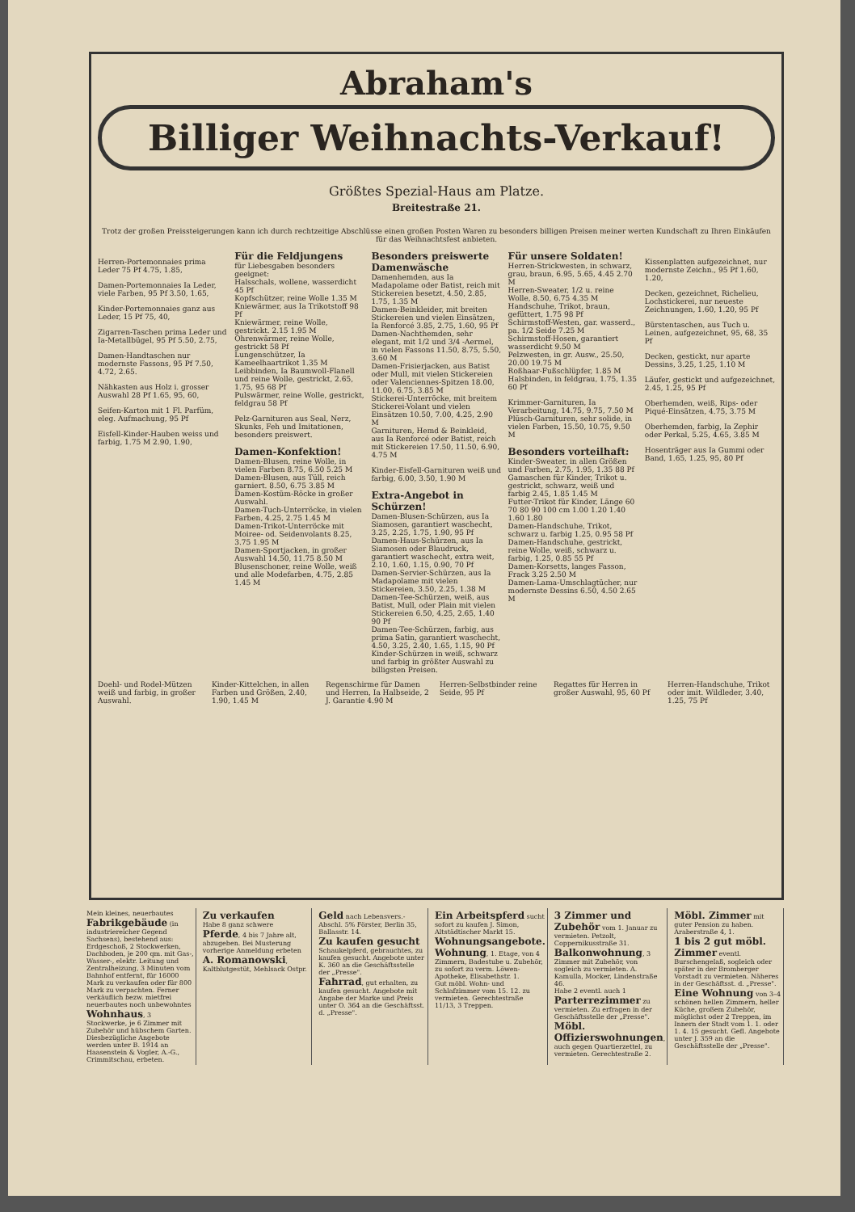Abraham's
Billiger Weihnachts-Verkauf!
Größtes Spezial-Haus am Platze.
Breitestraße 21.
Trotz der großen Preissteigerungen kann ich durch rechtzeitige Abschlüsse einen großen Posten Waren zu besonders billigen Preisen meiner werten Kundschaft zu Ihren Einkäufen für das Weihnachtsfest anbieten.
Herren-Portemonnaies prima Leder 75 Pf 4.75, 1.85,
Damen-Portemonnaies Ia Leder, viele Farben, 95 Pf 3.50, 1.65,
Kinder-Portemonnaies ganz aus Leder, 15 Pf 75, 40,
Zigarren-Taschen prima Leder und Ia-Metallbügel, 95 Pf 5.50, 2.75,
Damen-Handtaschen nur modernste Fassons, 95 Pf 7.50, 4.72, 2.65.
Nähkasten aus Holz i. grosser Auswahl 28 Pf 1.65, 95, 60,
Seifen-Karton mit 1 Fl. Parfüm, eleg. Aufmachung, 95 Pf
Eisfell-Kinder-Hauben weiss und farbig, 1.75 M 2.90, 1.90,
Für die Feldjungens
für Liebesgaben besonders geeignet:
Halsschals, wollene, wasserdicht 45 Pf
Kopfschützer, reine Wolle 1.35 M
Kniewärmer, aus Ia Trikotstoff 98 Pf
Kniewärmer, reine Wolle, gestrickt. 2.15 1.95 M
Ohrenwärmer, reine Wolle, gestrickt 58 Pf
Lungenschützer, Ia Kameelhaartrikot 1.35 M
Leibbinden, Ia Baumwoll-Flanell und reine Wolle, gestrickt, 2.65, 1.75, 95 68 Pf
Pulswärmer, reine Wolle, gestrickt, feldgrau 58 Pf
Pelz-Garnituren aus Seal, Nerz, Skunks, Feh und Imitationen, besonders preiswert.
Damen-Konfektion!
Damen-Blusen, reine Wolle, in vielen Farben 8.75, 6.50 5.25 M
Damen-Blusen, aus Tüll, reich garniert. 8.50, 6.75 3.85 M
Damen-Kostüm-Röcke in großer Auswahl.
Damen-Tuch-Unterröcke, in vielen Farben, 4.25, 2.75 1.45 M
Damen-Trikot-Unterröcke mit Moiree- od. Seidenvolants 8.25, 3.75 1.95 M
Damen-Sportjacken, in großer Auswahl 14.50, 11.75 8.50 M
Blusenschoner, reine Wolle, weiß und alle Modefarben, 4.75, 2.85 1.45 M
Besonders preiswerte Damenwäsche
Damenhemden, aus Ia Madapolame oder Batist, reich mit Stickereien besetzt, 4.50, 2.85, 1.75, 1.35 M
Damen-Beinkleider, mit breiten Stickereien und vielen Einsätzen, Ia Renforcé 3.85, 2.75, 1.60, 95 Pf
Damen-Nachthemden, sehr elegant, mit 1/2 und 3/4 -Aermel, in vielen Fassons 11.50, 8.75, 5.50, 3.60 M
Damen-Frisierjacken, aus Batist oder Mull, mit vielen Stickereien oder Valenciennes-Spitzen 18.00, 11.00, 6.75, 3.85 M
Stickerei-Unterröcke, mit breitem Stickerei-Volant und vielen Einsätzen 10.50, 7.00, 4.25, 2.90 M
Garnituren, Hemd & Beinkleid, aus Ia Renforcé oder Batist, reich mit Stickereien 17.50, 11.50, 6.90, 4.75 M
Kinder-Eisfell-Garnituren weiß und farbig, 6.00, 3.50, 1.90 M
Extra-Angebot in Schürzen!
Damen-Blusen-Schürzen, aus Ia Siamosen, garantiert waschecht, 3.25, 2.25, 1.75, 1.90, 95 Pf
Damen-Haus-Schürzen, aus Ia Siamosen oder Blaudruck, garantiert waschecht, extra weit, 2.10, 1.60, 1.15, 0.90, 70 Pf
Damen-Servier-Schürzen, aus Ia Madapolame mit vielen Stickereien, 3.50, 2.25, 1.38 M
Damen-Tee-Schürzen, weiß, aus Batist, Mull, oder Plain mit vielen Stickereien 6.50, 4.25, 2.65, 1.40 90 Pf
Damen-Tee-Schürzen, farbig, aus prima Satin, garantiert waschecht, 4.50, 3.25, 2.40, 1.65, 1.15, 90 Pf
Kinder-Schürzen in weiß, schwarz und farbig in größter Auswahl zu billigsten Preisen.
Für unsere Soldaten!
Herren-Strickwesten, in schwarz, grau, braun, 6.95, 5.65, 4.45 2.70 M
Herren-Sweater, 1/2 u. reine Wolle, 8.50, 6.75 4.35 M
Handschuhe, Trikot, braun, gefüttert, 1.75 98 Pf
Schirmstoff-Westen, gar. wasserd., pa. 1/2 Seide 7.25 M
Schirmstoff-Hosen, garantiert wasserdicht 9.50 M
Pelzwesten, in gr. Ausw., 25.50, 20.00 19.75 M
Roßhaar-Fußschlüpfer, 1.85 M
Halsbinden, in feldgrau, 1.75, 1.35 60 Pf
Krimmer-Garnituren, Ia Verarbeitung, 14.75, 9.75, 7.50 M
Plüsch-Garnituren, sehr solide, in vielen Farben, 15.50, 10.75, 9.50 M
Besonders vorteilhaft:
Kinder-Sweater, in allen Größen und Farben, 2.75, 1.95, 1.35 88 Pf
Gamaschen für Kinder, Trikot u. gestrickt, schwarz, weiß und farbig 2.45, 1.85 1.45 M
Futter-Trikot für Kinder, Länge 60 70 80 90 100 cm 1.00 1.20 1.40 1.60 1.80
Damen-Handschuhe, Trikot, schwarz u. farbig 1.25, 0.95 58 Pf
Damen-Handschuhe, gestrickt, reine Wolle, weiß, schwarz u. farbig, 1.25, 0.85 55 Pf
Damen-Korsetts, langes Fasson, Frack 3.25 2.50 M
Damen-Lama-Umschlagtücher, nur modernste Dessins 6.50, 4.50 2.65 M
Kissenplatten aufgezeichnet, nur modernste Zeichn., 95 Pf 1.60, 1.20,
Decken, gezeichnet, Richelieu, Lochstickerei, nur neueste Zeichnungen, 1.60, 1.20, 95 Pf
Bürstentaschen, aus Tuch u. Leinen, aufgezeichnet, 95, 68, 35 Pf
Decken, gestickt, nur aparte Dessins, 3.25, 1.25, 1.10 M
Läufer, gestickt und aufgezeichnet, 2.45, 1.25, 95 Pf
Oberhemden, weiß, Rips- oder Piqué-Einsätzen, 4.75, 3.75 M
Oberhemden, farbig, Ia Zephir oder Perkal, 5.25, 4.65, 3.85 M
Hosenträger aus Ia Gummi oder Band, 1.65, 1.25, 95, 80 Pf
Doehl- und Rodel-Mützen weiß und farbig, in großer Auswahl.
Kinder-Kittelchen, in allen Farben und Größen, 2.40, 1.90, 1.45 M
Regenschirme für Damen und Herren, Ia Halbseide, 2 J. Garantie 4.90 M
Herren-Selbstbinder reine Seide, 95 Pf
Regattes für Herren in großer Auswahl, 95, 60 Pf
Herren-Handschuhe, Trikot oder imit. Wildleder, 3.40, 1.25, 75 Pf
Mein kleines, neuerbautes Fabrikgebäude (in industriereicher Gegend Sachsens), bestehend aus: Erdgeschoß, 2 Stockwerken, Dachboden, je 200 qm. mit Gas-, Wasser-, elektr. Leitung und Zentralheizung, 3 Minuten vom Bahnhof entfernt, für 16000 Mark zu verkaufen oder für 800 Mark zu verpachten. Ferner verkäuflich bezw. mietfrei neuerbautes noch unbewohntes Wohnhaus, 3 Stockwerke, je 6 Zimmer mit Zubehör und hübschem Garten. Diesbezügliche Angebote werden unter B. 1914 an Haasenstein & Vogler, A.-G., Crimmitschau, erbeten.
Zu verkaufen
Habe 8 ganz schwere Pferde, 4 bis 7 Jahre alt, abzugeben. Bei Musterung vorherige Anmeldung erbeten A. Romanowski, Kaltblutgestüt, Mehlsack Ostpr.
Geld nach Lebensvers.-Abschl. 5% Förster, Berlin 35, Ballasstr. 14.
Zu kaufen gesucht Schaukelpferd, gebrauchtes, zu kaufen gesucht. Angebote unter K. 360 an die Geschäftsstelle der „Presse".
Fahrrad, gut erhalten, zu kaufen gesucht. Angebote mit Angabe der Marke und Preis unter O. 364 an die Geschäftsst. d. „Presse".
Ein Arbeitspferd sucht sofort zu kaufen J. Simon, Altstädtischer Markt 15.
Wohnungsangebote. Wohnung, 1. Etage, von 4 Zimmern, Badestube u. Zubehör, zu sofort zu verm. Löwen-Apotheke, Elisabethstr. 1.
Gut möbl. Wohn- und Schlafzimmer vom 15. 12. zu vermieten. Gerechtestraße 11/13, 3 Treppen.
3 Zimmer und Zubehör vom 1. Januar zu vermieten. Petzolt, Coppernikusstraße 31.
Balkonwohnung, 3 Zimmer mit Zubehör, von sogleich zu vermieten. A. Kamulla, Mocker, Lindenstraße 46.
Habe 2 eventl. auch 1 Parterrezimmer zu vermieten. Zu erfragen in der Geschäftsstelle der „Presse".
Möbl. Offizierswohnungen, auch gegen Quartierzettel, zu vermieten. Gerechtestraße 2.
Möbl. Zimmer mit guter Pension zu haben. Araberstraße 4, 1.
1 bis 2 gut möbl. Zimmer eventl. Burschengelaß, sogleich oder später in der Bromberger Vorstadt zu vermieten. Näheres in der Geschäftsst. d. „Presse".
Eine Wohnung von 3–4 schönen hellen Zimmern, heller Küche, großem Zubehör, möglichst oder 2 Treppen, im Innern der Stadt vom 1. 1. oder 1. 4. 15 gesucht. Gefl. Angebote unter J. 359 an die Geschäftsstelle der „Presse".